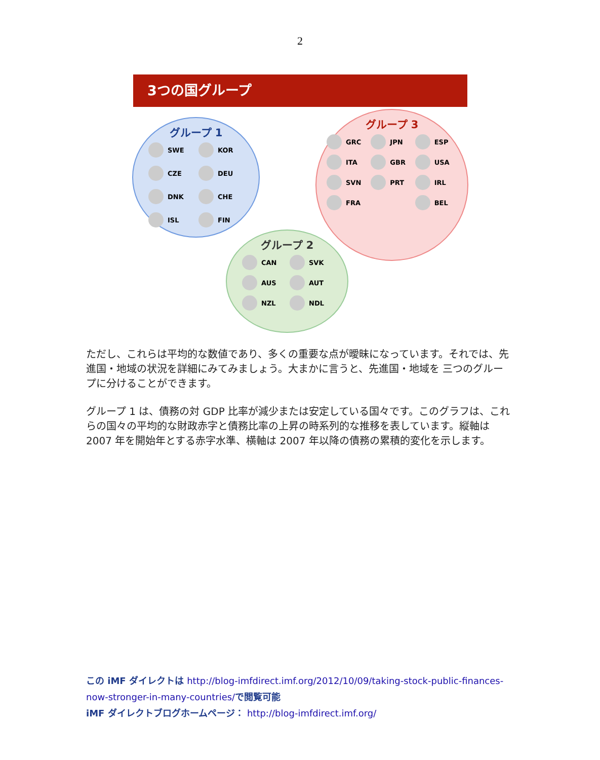2
3つの国グループ
グループ 1
SWE KOR CZE DEU DNK CHE ISL FIN
グループ 3
GRC JPN ESP ITA GBR USA SVN PRT IRL FRA BEL
グループ 2
CAN SVK AUS AUT NZL NDL
ただし、これらは平均的な数値であり、多くの重要な点が曖昧になっています。それでは、先進国・地域の状況を詳細にみてみましょう。大まかに言うと、先進国・地域を 三つのグループに分けることができます。
グループ 1 は、債務の対 GDP 比率が減少または安定している国々です。このグラフは、これらの国々の平均的な財政赤字と債務比率の上昇の時系列的な推移を表しています。縦軸は 2007 年を開始年とする赤字水準、横軸は 2007 年以降の債務の累積的変化を示します。
この iMF ダイレクトは http://blog-imfdirect.imf.org/2012/10/09/taking-stock-public-finances-now-stronger-in-many-countries/で閲覧可能
iMF ダイレクトブログホームページ： http://blog-imfdirect.imf.org/